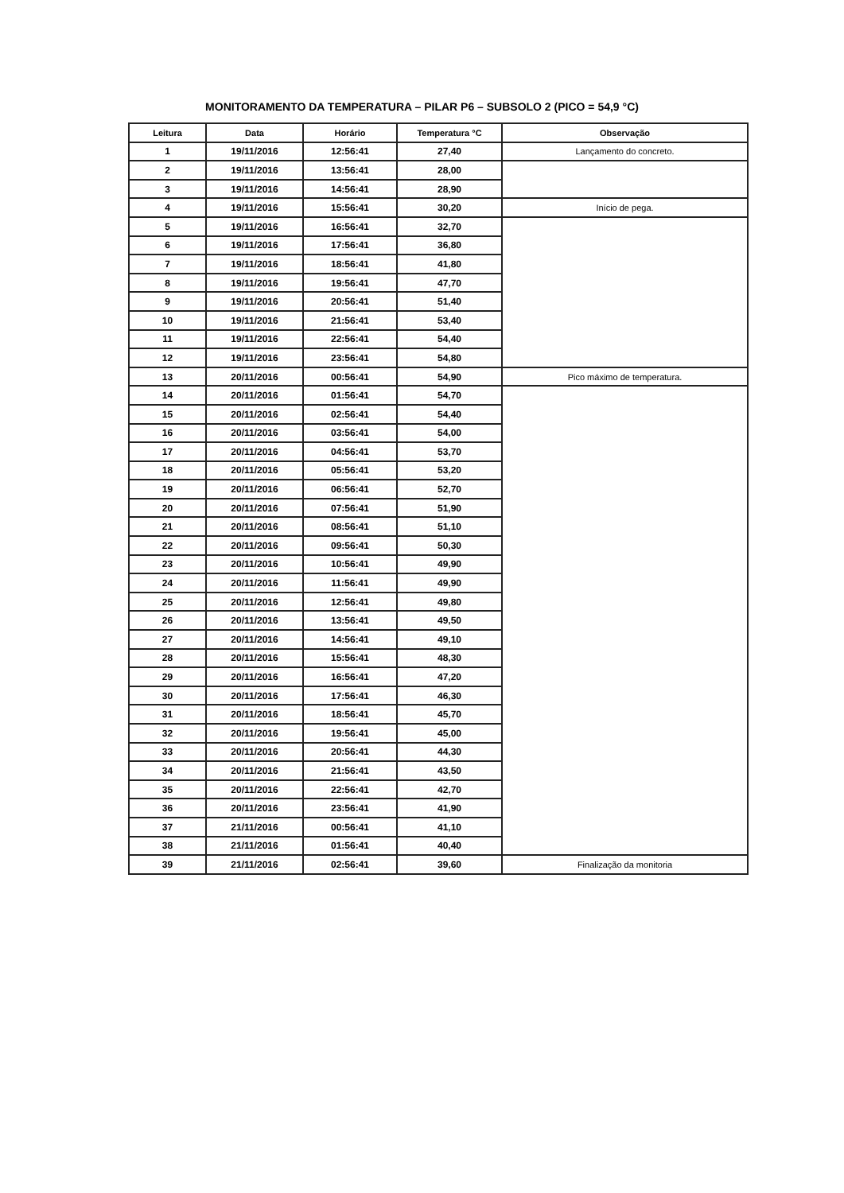MONITORAMENTO DA TEMPERATURA – PILAR P6 – SUBSOLO 2 (PICO = 54,9 °C)
| Leitura | Data | Horário | Temperatura °C | Observação |
| --- | --- | --- | --- | --- |
| 1 | 19/11/2016 | 12:56:41 | 27,40 | Lançamento do concreto. |
| 2 | 19/11/2016 | 13:56:41 | 28,00 | |
| 3 | 19/11/2016 | 14:56:41 | 28,90 | |
| 4 | 19/11/2016 | 15:56:41 | 30,20 | Início de pega. |
| 5 | 19/11/2016 | 16:56:41 | 32,70 | |
| 6 | 19/11/2016 | 17:56:41 | 36,80 | |
| 7 | 19/11/2016 | 18:56:41 | 41,80 | |
| 8 | 19/11/2016 | 19:56:41 | 47,70 | |
| 9 | 19/11/2016 | 20:56:41 | 51,40 | |
| 10 | 19/11/2016 | 21:56:41 | 53,40 | |
| 11 | 19/11/2016 | 22:56:41 | 54,40 | |
| 12 | 19/11/2016 | 23:56:41 | 54,80 | |
| 13 | 20/11/2016 | 00:56:41 | 54,90 | Pico máximo de temperatura. |
| 14 | 20/11/2016 | 01:56:41 | 54,70 | |
| 15 | 20/11/2016 | 02:56:41 | 54,40 | |
| 16 | 20/11/2016 | 03:56:41 | 54,00 | |
| 17 | 20/11/2016 | 04:56:41 | 53,70 | |
| 18 | 20/11/2016 | 05:56:41 | 53,20 | |
| 19 | 20/11/2016 | 06:56:41 | 52,70 | |
| 20 | 20/11/2016 | 07:56:41 | 51,90 | |
| 21 | 20/11/2016 | 08:56:41 | 51,10 | |
| 22 | 20/11/2016 | 09:56:41 | 50,30 | |
| 23 | 20/11/2016 | 10:56:41 | 49,90 | |
| 24 | 20/11/2016 | 11:56:41 | 49,90 | |
| 25 | 20/11/2016 | 12:56:41 | 49,80 | |
| 26 | 20/11/2016 | 13:56:41 | 49,50 | |
| 27 | 20/11/2016 | 14:56:41 | 49,10 | |
| 28 | 20/11/2016 | 15:56:41 | 48,30 | |
| 29 | 20/11/2016 | 16:56:41 | 47,20 | |
| 30 | 20/11/2016 | 17:56:41 | 46,30 | |
| 31 | 20/11/2016 | 18:56:41 | 45,70 | |
| 32 | 20/11/2016 | 19:56:41 | 45,00 | |
| 33 | 20/11/2016 | 20:56:41 | 44,30 | |
| 34 | 20/11/2016 | 21:56:41 | 43,50 | |
| 35 | 20/11/2016 | 22:56:41 | 42,70 | |
| 36 | 20/11/2016 | 23:56:41 | 41,90 | |
| 37 | 21/11/2016 | 00:56:41 | 41,10 | |
| 38 | 21/11/2016 | 01:56:41 | 40,40 | |
| 39 | 21/11/2016 | 02:56:41 | 39,60 | Finalização da monitoria |